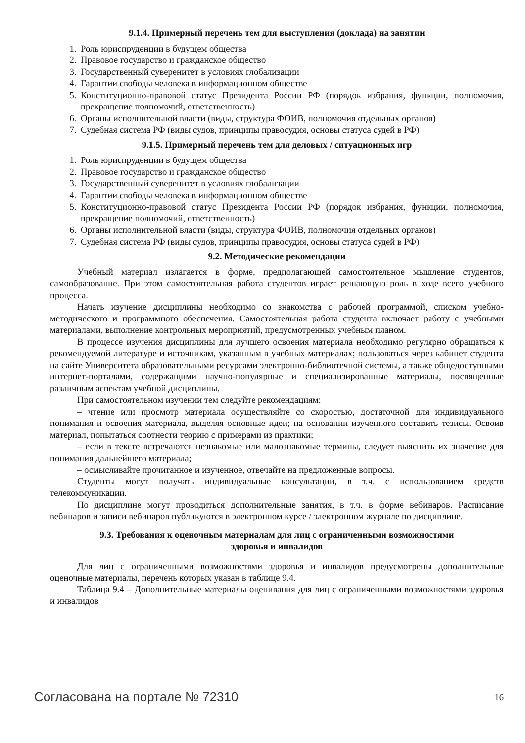9.1.4. Примерный перечень тем для выступления (доклада) на занятии
1. Роль юриспруденции в будущем общества
2. Правовое государство и гражданское общество
3. Государственный суверенитет в условиях глобализации
4. Гарантии свободы человека в информационном обществе
5. Конституционно-правовой статус Президента России РФ (порядок избрания, функции, полномочия, прекращение полномочий, ответственность)
6. Органы исполнительной власти (виды, структура ФОИВ, полномочия отдельных органов)
7. Судебная система РФ (виды судов, принципы правосудия, основы статуса судей в РФ)
9.1.5. Примерный перечень тем для деловых / ситуационных игр
1. Роль юриспруденции в будущем общества
2. Правовое государство и гражданское общество
3. Государственный суверенитет в условиях глобализации
4. Гарантии свободы человека в информационном обществе
5. Конституционно-правовой статус Президента России РФ (порядок избрания, функции, полномочия, прекращение полномочий, ответственность)
6. Органы исполнительной власти (виды, структура ФОИВ, полномочия отдельных органов)
7. Судебная система РФ (виды судов, принципы правосудия, основы статуса судей в РФ)
9.2. Методические рекомендации
Учебный материал излагается в форме, предполагающей самостоятельное мышление студентов, самообразование. При этом самостоятельная работа студентов играет решающую роль в ходе всего учебного процесса.
Начать изучение дисциплины необходимо со знакомства с рабочей программой, списком учебно-методического и программного обеспечения. Самостоятельная работа студента включает работу с учебными материалами, выполнение контрольных мероприятий, предусмотренных учебным планом.
В процессе изучения дисциплины для лучшего освоения материала необходимо регулярно обращаться к рекомендуемой литературе и источникам, указанным в учебных материалах; пользоваться через кабинет студента на сайте Университета образовательными ресурсами электронно-библиотечной системы, а также общедоступными интернет-порталами, содержащими научно-популярные и специализированные материалы, посвященные различным аспектам учебной дисциплины.
При самостоятельном изучении тем следуйте рекомендациям:
– чтение или просмотр материала осуществляйте со скоростью, достаточной для индивидуального понимания и освоения материала, выделяя основные идеи; на основании изученного составить тезисы. Освоив материал, попытаться соотнести теорию с примерами из практики;
– если в тексте встречаются незнакомые или малознакомые термины, следует выяснить их значение для понимания дальнейшего материала;
– осмысливайте прочитанное и изученное, отвечайте на предложенные вопросы.
Студенты могут получать индивидуальные консультации, в т.ч. с использованием средств телекоммуникации.
По дисциплине могут проводиться дополнительные занятия, в т.ч. в форме вебинаров. Расписание вебинаров и записи вебинаров публикуются в электронном курсе / электронном журнале по дисциплине.
9.3. Требования к оценочным материалам для лиц с ограниченными возможностями
здоровья и инвалидов
Для лиц с ограниченными возможностями здоровья и инвалидов предусмотрены дополнительные оценочные материалы, перечень которых указан в таблице 9.4.
Таблица 9.4 – Дополнительные материалы оценивания для лиц с ограниченными возможностями здоровья и инвалидов
Согласована на портале № 72310 16